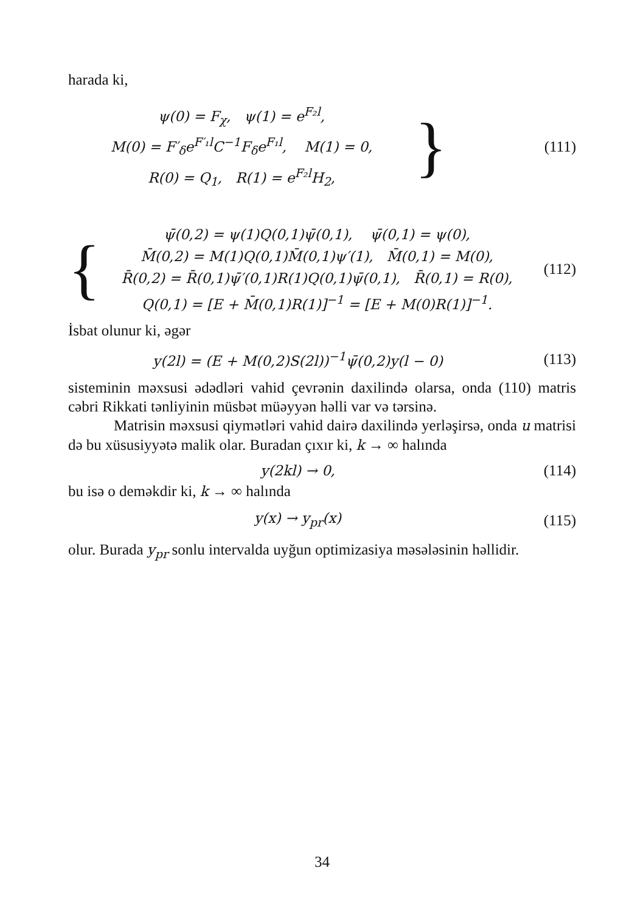harada ki,
ψ(0) = F<sub>χ</sub>, ψ(1) = e<sup>F₂l</sup>,
M(0) = F′<sub>δ</sub>e<sup>F′₁l</sup>C<sup>−1</sup>F<sub>δ</sub>e<sup>F₁l</sup>, M(1) = 0,
R(0) = Q<sub>1</sub>, R(1) = e<sup>F₂l</sup>H<sub>2</sub>,
}
(111)
{
ψ̄(0,2) = ψ(1)Q(0,1)ψ̄(0,1), ψ̄(0,1) = ψ(0),
M̄(0,2) = M(1)Q(0,1)M̄(0,1)ψ′(1), M̄(0,1) = M(0),
R̄(0,2) = R̄(0,1)ψ̄′(0,1)R(1)Q(0,1)ψ̄(0,1), R̄(0,1) = R(0),
Q(0,1) = [E + M̄(0,1)R(1)]<sup>−1</sup> = [E + M(0)R(1)]<sup>−1</sup>.
(112)
İsbat olunur ki, əgər
y(2l) = (E + M(0,2)S(2l))<sup>−1</sup>ψ̄(0,2)y(l − 0)
(113)
sisteminin məxsusi ədədləri vahid çevrənin daxilində olarsa, onda (110) matris cəbri Rikkati tənliyinin müsbət müəyyən həlli var və tərsinə.
Matrisin məxsusi qiymətləri vahid dairə daxilində yerləşirsə, onda u matrisi də bu xüsusiyyətə malik olar. Buradan çıxır ki, k → ∞ halında
y(2kl) → 0,
(114)
bu isə o deməkdir ki, k → ∞ halında
y(x) → y<sub>pr</sub>(x)
(115)
olur. Burada y<sub>pr</sub> sonlu intervalda uyğun optimizasiya məsələsinin həllidir.
34